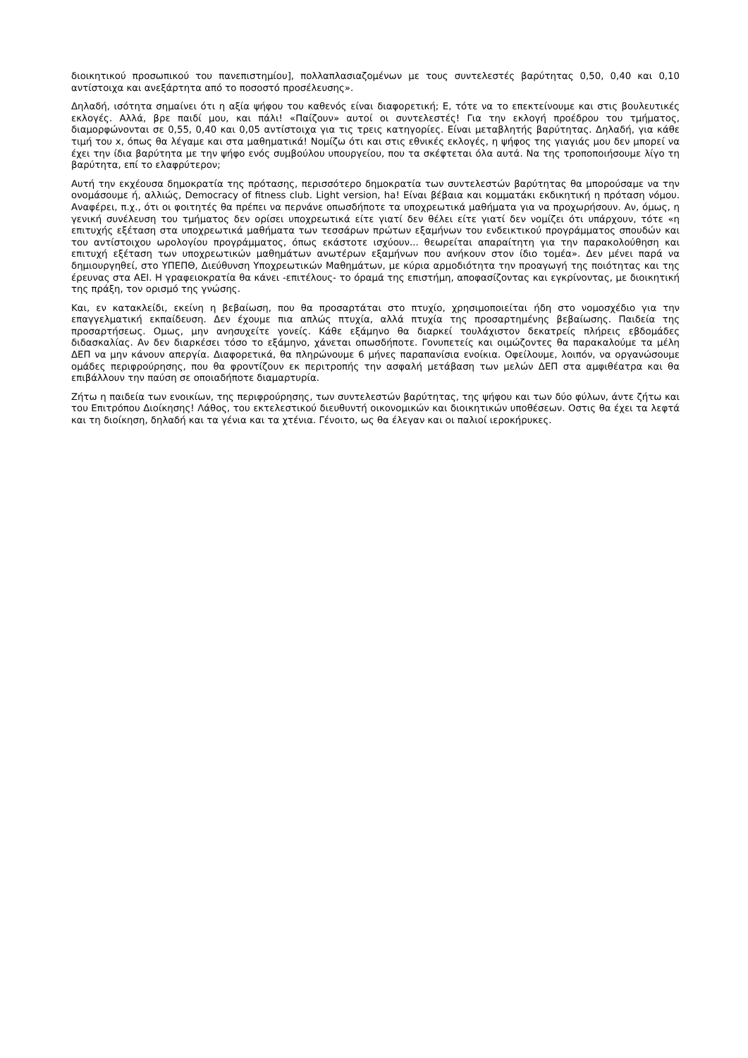διοικητικού προσωπικού του πανεπιστημίου], πολλαπλασιαζομένων με τους συντελεστές βαρύτητας 0,50, 0,40 και 0,10 αντίστοιχα και ανεξάρτητα από το ποσοστό προσέλευσης».
Δηλαδή, ισότητα σημαίνει ότι η αξία ψήφου του καθενός είναι διαφορετική; Ε, τότε να το επεκτείνουμε και στις βουλευτικές εκλογές. Αλλά, βρε παιδί μου, και πάλι! «Παίζουν» αυτοί οι συντελεστές! Για την εκλογή προέδρου του τμήματος, διαμορφώνονται σε 0,55, 0,40 και 0,05 αντίστοιχα για τις τρεις κατηγορίες. Είναι μεταβλητής βαρύτητας. Δηλαδή, για κάθε τιμή του x, όπως θα λέγαμε και στα μαθηματικά! Νομίζω ότι και στις εθνικές εκλογές, η ψήφος της γιαγιάς μου δεν μπορεί να έχει την ίδια βαρύτητα με την ψήφο ενός συμβούλου υπουργείου, που τα σκέφτεται όλα αυτά. Να της τροποποιήσουμε λίγο τη βαρύτητα, επί το ελαφρύτερον;
Αυτή την εκχέουσα δημοκρατία της πρότασης, περισσότερο δημοκρατία των συντελεστών βαρύτητας θα μπορούσαμε να την ονομάσουμε ή, αλλιώς, Democracy of fitness club. Light version, ha! Είναι βέβαια και κομματάκι εκδικητική η πρόταση νόμου. Αναφέρει, π.χ., ότι οι φοιτητές θα πρέπει να περνάνε οπωσδήποτε τα υποχρεωτικά μαθήματα για να προχωρήσουν. Αν, όμως, η γενική συνέλευση του τμήματος δεν ορίσει υποχρεωτικά είτε γιατί δεν θέλει είτε γιατί δεν νομίζει ότι υπάρχουν, τότε «η επιτυχής εξέταση στα υποχρεωτικά μαθήματα των τεσσάρων πρώτων εξαμήνων του ενδεικτικού προγράμματος σπουδών και του αντίστοιχου ωρολογίου προγράμματος, όπως εκάστοτε ισχύουν... θεωρείται απαραίτητη για την παρακολούθηση και επιτυχή εξέταση των υποχρεωτικών μαθημάτων ανωτέρων εξαμήνων που ανήκουν στον ίδιο τομέα». Δεν μένει παρά να δημιουργηθεί, στο ΥΠΕΠΘ, Διεύθυνση Υποχρεωτικών Μαθημάτων, με κύρια αρμοδιότητα την προαγωγή της ποιότητας και της έρευνας στα ΑΕΙ. Η γραφειοκρατία θα κάνει -επιτέλους- το όραμά της επιστήμη, αποφασίζοντας και εγκρίνοντας, με διοικητική της πράξη, τον ορισμό της γνώσης.
Και, εν κατακλείδι, εκείνη η βεβαίωση, που θα προσαρτάται στο πτυχίο, χρησιμοποιείται ήδη στο νομοσχέδιο για την επαγγελματική εκπαίδευση. Δεν έχουμε πια απλώς πτυχία, αλλά πτυχία της προσαρτημένης βεβαίωσης. Παιδεία της προσαρτήσεως. Ομως, μην ανησυχείτε γονείς. Κάθε εξάμηνο θα διαρκεί τουλάχιστον δεκατρείς πλήρεις εβδομάδες διδασκαλίας. Αν δεν διαρκέσει τόσο το εξάμηνο, χάνεται οπωσδήποτε. Γονυπετείς και οιμώζοντες θα παρακαλούμε τα μέλη ΔΕΠ να μην κάνουν απεργία. Διαφορετικά, θα πληρώνουμε 6 μήνες παραπανίσια ενοίκια. Οφείλουμε, λοιπόν, να οργανώσουμε ομάδες περιφρούρησης, που θα φροντίζουν εκ περιτροπής την ασφαλή μετάβαση των μελών ΔΕΠ στα αμφιθέατρα και θα επιβάλλουν την παύση σε οποιαδήποτε διαμαρτυρία.
Ζήτω η παιδεία των ενοικίων, της περιφρούρησης, των συντελεστών βαρύτητας, της ψήφου και των δύο φύλων, άντε ζήτω και του Επιτρόπου Διοίκησης! Λάθος, του εκτελεστικού διευθυντή οικονομικών και διοικητικών υποθέσεων. Οστις θα έχει τα λεφτά και τη διοίκηση, δηλαδή και τα γένια και τα χτένια. Γένοιτο, ως θα έλεγαν και οι παλιοί ιεροκήρυκες.